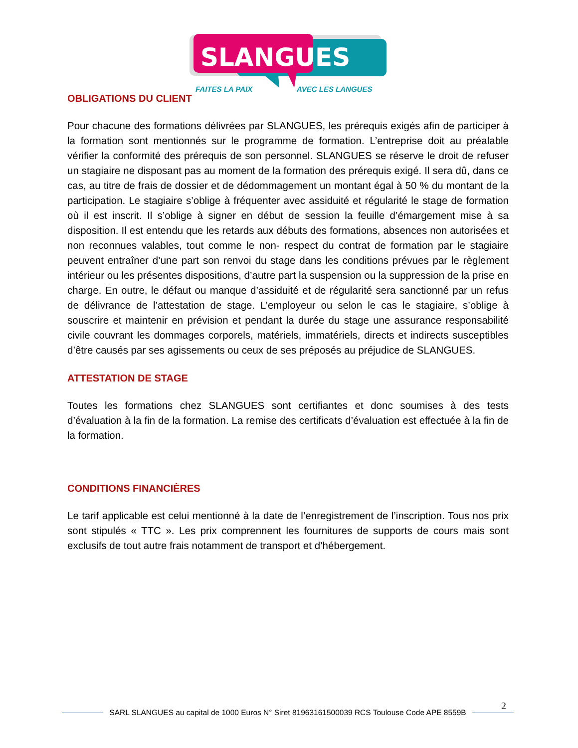SLANGUES
FAITES LA PAIX
AVEC LES LANGUES
OBLIGATIONS DU CLIENT
Pour chacune des formations délivrées par SLANGUES, les prérequis exigés afin de participer à la formation sont mentionnés sur le programme de formation. L’entreprise doit au préalable vérifier la conformité des prérequis de son personnel. SLANGUES se réserve le droit de refuser un stagiaire ne disposant pas au moment de la formation des prérequis exigé. Il sera dû, dans ce cas, au titre de frais de dossier et de dédommagement un montant égal à 50 % du montant de la participation. Le stagiaire s’oblige à fréquenter avec assiduité et régularité le stage de formation où il est inscrit. Il s’oblige à signer en début de session la feuille d’émargement mise à sa disposition. Il est entendu que les retards aux débuts des formations, absences non autorisées et non reconnues valables, tout comme le non- respect du contrat de formation par le stagiaire peuvent entraîner d’une part son renvoi du stage dans les conditions prévues par le règlement intérieur ou les présentes dispositions, d’autre part la suspension ou la suppression de la prise en charge. En outre, le défaut ou manque d’assiduité et de régularité sera sanctionné par un refus de délivrance de l’attestation de stage. L’employeur ou selon le cas le stagiaire, s’oblige à souscrire et maintenir en prévision et pendant la durée du stage une assurance responsabilité civile couvrant les dommages corporels, matériels, immatériels, directs et indirects susceptibles d’être causés par ses agissements ou ceux de ses préposés au préjudice de SLANGUES.
ATTESTATION DE STAGE
Toutes les formations chez SLANGUES sont certifiantes et donc soumises à des tests d’évaluation à la fin de la formation. La remise des certificats d’évaluation est effectuée à la fin de la formation.
CONDITIONS FINANCIÈRES
Le tarif applicable est celui mentionné à la date de l’enregistrement de l’inscription. Tous nos prix sont stipulés « TTC ». Les prix comprennent les fournitures de supports de cours mais sont exclusifs de tout autre frais notamment de transport et d’hébergement.
2
SARL SLANGUES au capital de 1000 Euros N° Siret 81963161500039 RCS Toulouse Code APE 8559B